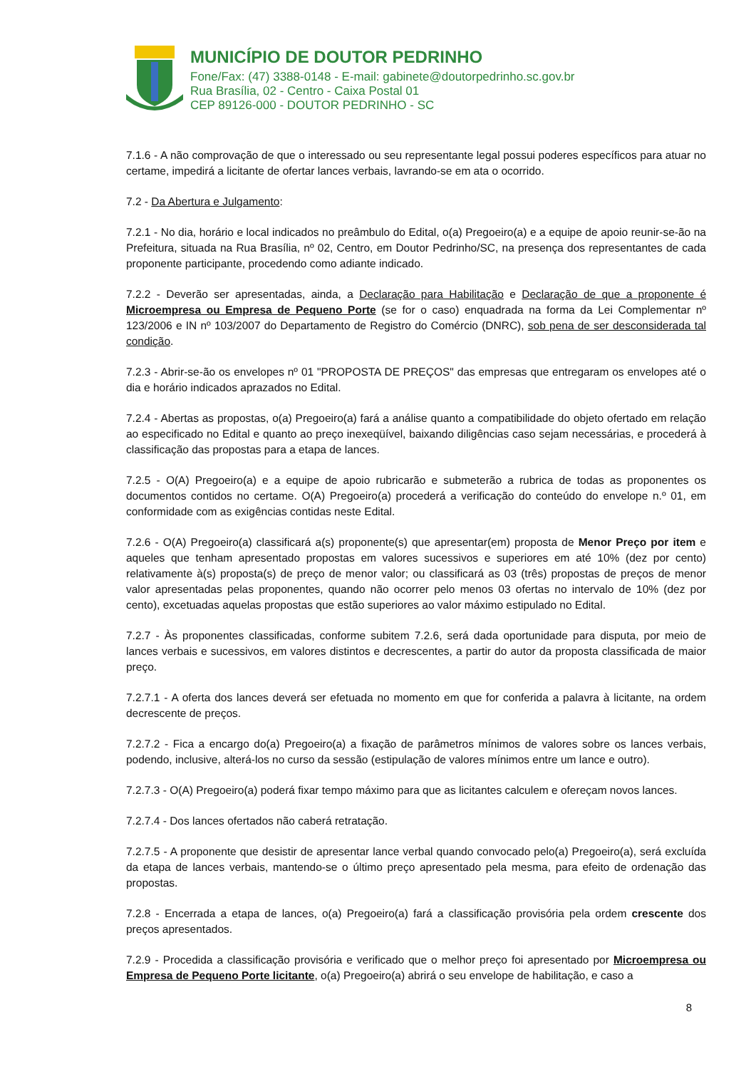MUNICÍPIO DE DOUTOR PEDRINHO
Fone/Fax: (47) 3388-0148 - E-mail: gabinete@doutorpedrinho.sc.gov.br
Rua Brasília, 02 - Centro - Caixa Postal 01
CEP 89126-000 - DOUTOR PEDRINHO - SC
7.1.6 - A não comprovação de que o interessado ou seu representante legal possui poderes específicos para atuar no certame, impedirá a licitante de ofertar lances verbais, lavrando-se em ata o ocorrido.
7.2 - Da Abertura e Julgamento:
7.2.1 - No dia, horário e local indicados no preâmbulo do Edital, o(a) Pregoeiro(a) e a equipe de apoio reunir-se-ão na Prefeitura, situada na Rua Brasília, nº 02, Centro, em Doutor Pedrinho/SC, na presença dos representantes de cada proponente participante, procedendo como adiante indicado.
7.2.2 - Deverão ser apresentadas, ainda, a Declaração para Habilitação e Declaração de que a proponente é Microempresa ou Empresa de Pequeno Porte (se for o caso) enquadrada na forma da Lei Complementar nº 123/2006 e IN nº 103/2007 do Departamento de Registro do Comércio (DNRC), sob pena de ser desconsiderada tal condição.
7.2.3 - Abrir-se-ão os envelopes nº 01 "PROPOSTA DE PREÇOS" das empresas que entregaram os envelopes até o dia e horário indicados aprazados no Edital.
7.2.4 - Abertas as propostas, o(a) Pregoeiro(a) fará a análise quanto a compatibilidade do objeto ofertado em relação ao especificado no Edital e quanto ao preço inexeqüível, baixando diligências caso sejam necessárias, e procederá à classificação das propostas para a etapa de lances.
7.2.5 - O(A) Pregoeiro(a) e a equipe de apoio rubricarão e submeterão a rubrica de todas as proponentes os documentos contidos no certame. O(A) Pregoeiro(a) procederá a verificação do conteúdo do envelope n.º 01, em conformidade com as exigências contidas neste Edital.
7.2.6 - O(A) Pregoeiro(a) classificará a(s) proponente(s) que apresentar(em) proposta de Menor Preço por item e aqueles que tenham apresentado propostas em valores sucessivos e superiores em até 10% (dez por cento) relativamente à(s) proposta(s) de preço de menor valor; ou classificará as 03 (três) propostas de preços de menor valor apresentadas pelas proponentes, quando não ocorrer pelo menos 03 ofertas no intervalo de 10% (dez por cento), excetuadas aquelas propostas que estão superiores ao valor máximo estipulado no Edital.
7.2.7 - Às proponentes classificadas, conforme subitem 7.2.6, será dada oportunidade para disputa, por meio de lances verbais e sucessivos, em valores distintos e decrescentes, a partir do autor da proposta classificada de maior preço.
7.2.7.1 - A oferta dos lances deverá ser efetuada no momento em que for conferida a palavra à licitante, na ordem decrescente de preços.
7.2.7.2 - Fica a encargo do(a) Pregoeiro(a) a fixação de parâmetros mínimos de valores sobre os lances verbais, podendo, inclusive, alterá-los no curso da sessão (estipulação de valores mínimos entre um lance e outro).
7.2.7.3 - O(A) Pregoeiro(a) poderá fixar tempo máximo para que as licitantes calculem e ofereçam novos lances.
7.2.7.4 - Dos lances ofertados não caberá retratação.
7.2.7.5 - A proponente que desistir de apresentar lance verbal quando convocado pelo(a) Pregoeiro(a), será excluída da etapa de lances verbais, mantendo-se o último preço apresentado pela mesma, para efeito de ordenação das propostas.
7.2.8 - Encerrada a etapa de lances, o(a) Pregoeiro(a) fará a classificação provisória pela ordem crescente dos preços apresentados.
7.2.9 - Procedida a classificação provisória e verificado que o melhor preço foi apresentado por Microempresa ou Empresa de Pequeno Porte licitante, o(a) Pregoeiro(a) abrirá o seu envelope de habilitação, e caso a
8